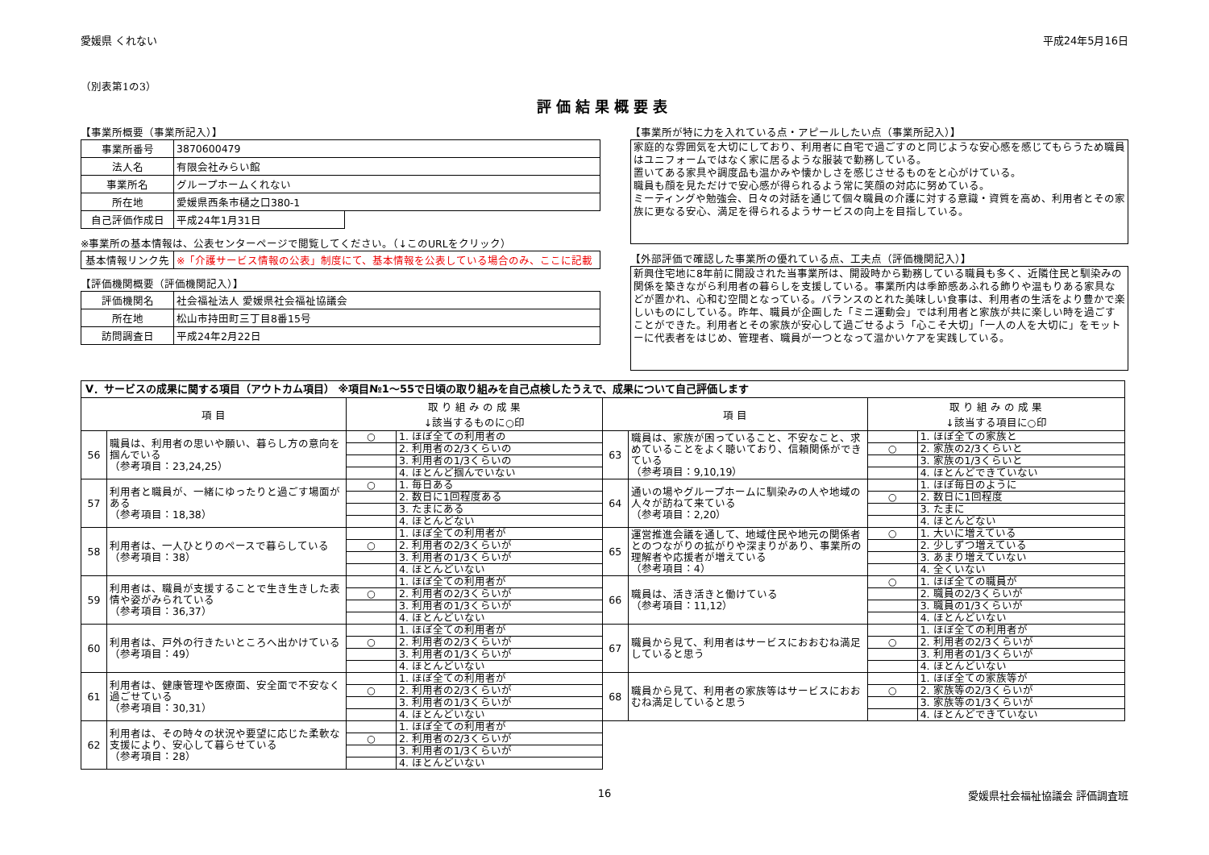愛媛県 くれない 平成24年5月16日
（別表第1の3）
評価結果概要表
【事業所概要（事業所記入）】
| 事業所番号 | 3870600479 | |
| 法人名 | 有限会社みらい館 | |
| 事業所名 | グループホームくれない | |
| 所在地 | 愛媛県西条市樋之口380-1 | |
| 自己評価作成日 | 平成24年1月31日 | |
※事業所の基本情報は、公表センターページで閲覧してください。（↓このURLをクリック）
| 基本情報リンク先 | ※「介護サービス情報の公表」制度にて、基本情報を公表している場合のみ、ここに記載 |
【評価機関概要（評価機関記入）】
| 評価機関名 | 社会福祉法人 愛媛県社会福祉協議会 |
| 所在地 | 松山市持田町三丁目8番15号 |
| 訪問調査日 | 平成24年2月22日 |
【事業所が特に力を入れている点・アピールしたい点（事業所記入）】
家庭的な雰囲気を大切にしており、利用者に自宅で過ごすのと同じような安心感を感じてもらうため職員はユニフォームではなく家に居るような服装で勤務している。
置いてある家具や調度品も温かみや懐かしさを感じさせるものをと心がけている。
職員も顔を見ただけで安心感が得られるよう常に笑顔の対応に努めている。
ミーティングや勉強会、日々の対話を通じて個々職員の介護に対する意識・資質を高め、利用者とその家族に更なる安心、満足を得られるようサービスの向上を目指している。
【外部評価で確認した事業所の優れている点、工夫点（評価機関記入）】
新興住宅地に8年前に開設された当事業所は、開設時から勤務している職員も多く、近隣住民と馴染みの関係を築きながら利用者の暮らしを支援している。事業所内は季節感あふれる飾りや温もりある家具などが置かれ、心和む空間となっている。バランスのとれた美味しい食事は、利用者の生活をより豊かで楽しいものにしている。昨年、職員が企画した「ミニ運動会」では利用者と家族が共に楽しい時を過ごすことができた。利用者とその家族が安心して過ごせるよう「心こそ大切」「一人の人を大切に」をモットーに代表者をはじめ、管理者、職員が一つとなって温かいケアを実践している。
| Ⅴ．サービスの成果に関する項目（アウトカム項目） ※項目№1～55で日頃の取り組みを自己点検したうえで、成果について自己評価します | | | | | | | |
| 項 目 | | 取 り 組 み の 成 果 ↓該当するものに○印 | | 項 目 | | 取 り 組 み の 成 果 ↓該当する項目に○印 | |
| 56 | 職員は、利用者の思いや願い、暮らし方の意向を掴んでいる （参考項目：23,24,25） | ○ | 1. ほぼ全ての利用者の | 63 | 職員は、家族が困っていること、不安なこと、求めていることをよく聴いており、信頼関係ができている （参考項目：9,10,19） | | 1. ほぼ全ての家族と |
| | | | 2. 利用者の2/3くらいの | | | ○ | 2. 家族の2/3くらいと |
| | | | 3. 利用者の1/3くらいの | | | | 3. 家族の1/3くらいと |
| | | | 4. ほとんど掴んでいない | | | | 4. ほとんどできていない |
| 57 | 利用者と職員が、一緒にゆったりと過ごす場面がある （参考項目：18,38） | ○ | 1. 毎日ある | 64 | 通いの場やグループホームに馴染みの人や地域の人々が訪ねて来ている （参考項目：2,20） | | 1. ほぼ毎日のように |
| | | | 2. 数日に1回程度ある | | | ○ | 2. 数日に1回程度 |
| | | | 3. たまにある | | | | 3. たまに |
| | | | 4. ほとんどない | | | | 4. ほとんどない |
| 58 | 利用者は、一人ひとりのペースで暮らしている （参考項目：38） | | 1. ほぼ全ての利用者が | 65 | 運営推進会議を通して、地域住民や地元の関係者とのつながりの拡がりや深まりがあり、事業所の理解者や応援者が増えている （参考項目：4） | ○ | 1. 大いに増えている |
| | | ○ | 2. 利用者の2/3くらいが | | | | 2. 少しずつ増えている |
| | | | 3. 利用者の1/3くらいが | | | | 3. あまり増えていない |
| | | | 4. ほとんどいない | | | | 4. 全くいない |
| 59 | 利用者は、職員が支援することで生き生きした表情や姿がみられている （参考項目：36,37） | | 1. ほぼ全ての利用者が | 66 | 職員は、活き活きと働けている （参考項目：11,12） | ○ | 1. ほぼ全ての職員が |
| | | ○ | 2. 利用者の2/3くらいが | | | | 2. 職員の2/3くらいが |
| | | | 3. 利用者の1/3くらいが | | | | 3. 職員の1/3くらいが |
| | | | 4. ほとんどいない | | | | 4. ほとんどいない |
| 60 | 利用者は、戸外の行きたいところへ出かけている （参考項目：49） | | 1. ほぼ全ての利用者が | 67 | 職員から見て、利用者はサービスにおおむね満足していると思う | | 1. ほぼ全ての利用者が |
| | | ○ | 2. 利用者の2/3くらいが | | | ○ | 2. 利用者の2/3くらいが |
| | | | 3. 利用者の1/3くらいが | | | | 3. 利用者の1/3くらいが |
| | | | 4. ほとんどいない | | | | 4. ほとんどいない |
| 61 | 利用者は、健康管理や医療面、安全面で不安なく過ごせている （参考項目：30,31） | | 1. ほぼ全ての利用者が | 68 | 職員から見て、利用者の家族等はサービスにおおむね満足していると思う | | 1. ほぼ全ての家族等が |
| | | ○ | 2. 利用者の2/3くらいが | | | ○ | 2. 家族等の2/3くらいが |
| | | | 3. 利用者の1/3くらいが | | | | 3. 家族等の1/3くらいが |
| | | | 4. ほとんどいない | | | | 4. ほとんどできていない |
| 62 | 利用者は、その時々の状況や要望に応じた柔軟な支援により、安心して暮らせている （参考項目：28） | | 1. ほぼ全ての利用者が | | | | |
| | | ○ | 2. 利用者の2/3くらいが | | | | |
| | | | 3. 利用者の1/3くらいが | | | | |
| | | | 4. ほとんどいない | | | | |
16 愛媛県社会福祉協議会 評価調査班